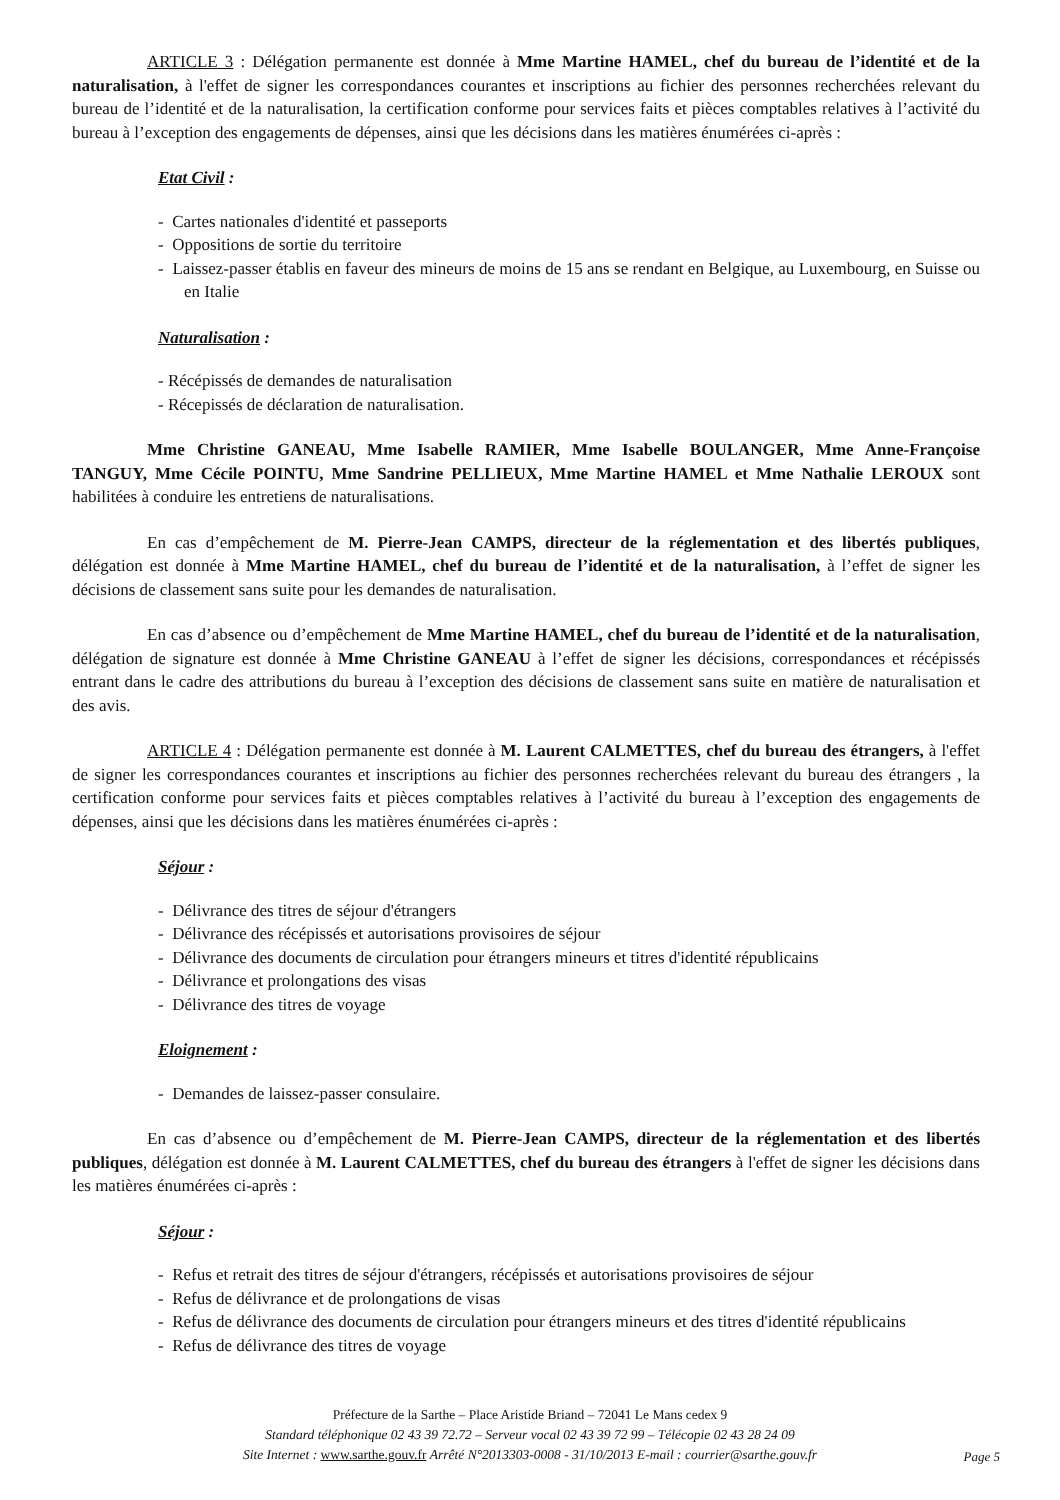ARTICLE 3 : Délégation permanente est donnée à Mme Martine HAMEL, chef du bureau de l’identité et de la naturalisation, à l'effet de signer les correspondances courantes et inscriptions au fichier des personnes recherchées relevant du bureau de l’identité et de la naturalisation, la certification conforme pour services faits et pièces comptables relatives à l’activité du bureau à l’exception des engagements de dépenses, ainsi que les décisions dans les matières énumérées ci-après :
Etat Civil :
- Cartes nationales d'identité et passeports
- Oppositions de sortie du territoire
- Laissez-passer établis en faveur des mineurs de moins de 15 ans se rendant en Belgique, au Luxembourg, en Suisse ou en Italie
Naturalisation :
- Récépissés de demandes de naturalisation
- Récepissés de déclaration de naturalisation.
Mme Christine GANEAU, Mme Isabelle RAMIER, Mme Isabelle BOULANGER, Mme Anne-Françoise TANGUY, Mme Cécile POINTU, Mme Sandrine PELLIEUX, Mme Martine HAMEL et Mme Nathalie LEROUX sont habilitées à conduire les entretiens de naturalisations.
En cas d’empêchement de M. Pierre-Jean CAMPS, directeur de la réglementation et des libertés publiques, délégation est donnée à Mme Martine HAMEL, chef du bureau de l’identité et de la naturalisation, à l’effet de signer les décisions de classement sans suite pour les demandes de naturalisation.
En cas d’absence ou d’empêchement de Mme Martine HAMEL, chef du bureau de l’identité et de la naturalisation, délégation de signature est donnée à Mme Christine GANEAU à l’effet de signer les décisions, correspondances et récépissés entrant dans le cadre des attributions du bureau à l’exception des décisions de classement sans suite en matière de naturalisation et des avis.
ARTICLE 4 : Délégation permanente est donnée à M. Laurent CALMETTES, chef du bureau des étrangers, à l'effet de signer les correspondances courantes et inscriptions au fichier des personnes recherchées relevant du bureau des étrangers , la certification conforme pour services faits et pièces comptables relatives à l’activité du bureau à l’exception des engagements de dépenses, ainsi que les décisions dans les matières énumérées ci-après :
Séjour :
- Délivrance des titres de séjour d'étrangers
- Délivrance des récépissés et autorisations provisoires de séjour
- Délivrance des documents de circulation pour étrangers mineurs et titres d'identité républicains
- Délivrance et prolongations des visas
- Délivrance des titres de voyage
Eloignement :
- Demandes de laissez-passer consulaire.
En cas d’absence ou d’empêchement de M. Pierre-Jean CAMPS, directeur de la réglementation et des libertés publiques, délégation est donnée à M. Laurent CALMETTES, chef du bureau des étrangers à l'effet de signer les décisions dans les matières énumérées ci-après :
Séjour :
- Refus et retrait des titres de séjour d'étrangers, récépissés et autorisations provisoires de séjour
- Refus de délivrance et de prolongations de visas
- Refus de délivrance des documents de circulation pour étrangers mineurs et des titres d'identité républicains
- Refus de délivrance des titres de voyage
Préfecture de la Sarthe – Place Aristide Briand – 72041 Le Mans cedex 9
Standard téléphonique 02 43 39 72.72 – Serveur vocal 02 43 39 72 99 – Télécopie 02 43 28 24 09
Site Internet : www.sarthe.gouv.fr Arrêté N°2013303-0008 - 31/10/2013 E-mail : courrier@sarthe.gouv.fr
Page 5